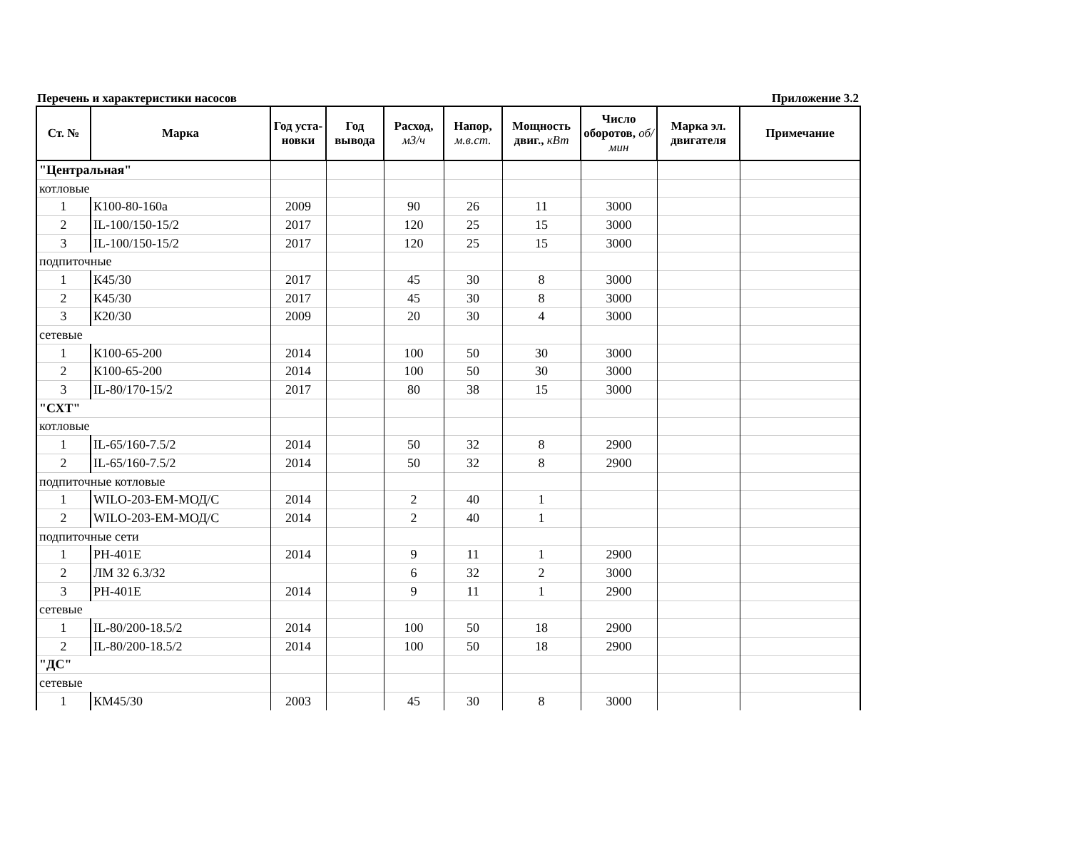Перечень и характеристики насосов Приложение 3.2
| Ст. № | Марка | Год уста-новки | Год вывода | Расход, м3/ч | Напор, м.в.ст. | Мощность двиг., кВт | Число оборотов, об/мин | Марка эл. двигателя | Примечание |
| --- | --- | --- | --- | --- | --- | --- | --- | --- | --- |
| "Центральная" | | | | | | | | | |
| котловые | | | | | | | | | |
| 1 | К100-80-160а | 2009 | | 90 | 26 | 11 | 3000 | | |
| 2 | IL-100/150-15/2 | 2017 | | 120 | 25 | 15 | 3000 | | |
| 3 | IL-100/150-15/2 | 2017 | | 120 | 25 | 15 | 3000 | | |
| подпиточные | | | | | | | | | |
| 1 | К45/30 | 2017 | | 45 | 30 | 8 | 3000 | | |
| 2 | К45/30 | 2017 | | 45 | 30 | 8 | 3000 | | |
| 3 | К20/30 | 2009 | | 20 | 30 | 4 | 3000 | | |
| сетевые | | | | | | | | | |
| 1 | К100-65-200 | 2014 | | 100 | 50 | 30 | 3000 | | |
| 2 | К100-65-200 | 2014 | | 100 | 50 | 30 | 3000 | | |
| 3 | IL-80/170-15/2 | 2017 | | 80 | 38 | 15 | 3000 | | |
| "СХТ" | | | | | | | | | |
| котловые | | | | | | | | | |
| 1 | IL-65/160-7.5/2 | 2014 | | 50 | 32 | 8 | 2900 | | |
| 2 | IL-65/160-7.5/2 | 2014 | | 50 | 32 | 8 | 2900 | | |
| подпиточные котловые | | | | | | | | | |
| 1 | WILO-203-ЕМ-МОД/С | 2014 | | 2 | 40 | 1 | | | |
| 2 | WILO-203-ЕМ-МОД/С | 2014 | | 2 | 40 | 1 | | | |
| подпиточные сети | | | | | | | | | |
| 1 | PH-401E | 2014 | | 9 | 11 | 1 | 2900 | | |
| 2 | ЛМ 32 6.3/32 | | | 6 | 32 | 2 | 3000 | | |
| 3 | PH-401E | 2014 | | 9 | 11 | 1 | 2900 | | |
| сетевые | | | | | | | | | |
| 1 | IL-80/200-18.5/2 | 2014 | | 100 | 50 | 18 | 2900 | | |
| 2 | IL-80/200-18.5/2 | 2014 | | 100 | 50 | 18 | 2900 | | |
| "ДС" | | | | | | | | | |
| сетевые | | | | | | | | | |
| 1 | КМ45/30 | 2003 | | 45 | 30 | 8 | 3000 | | |